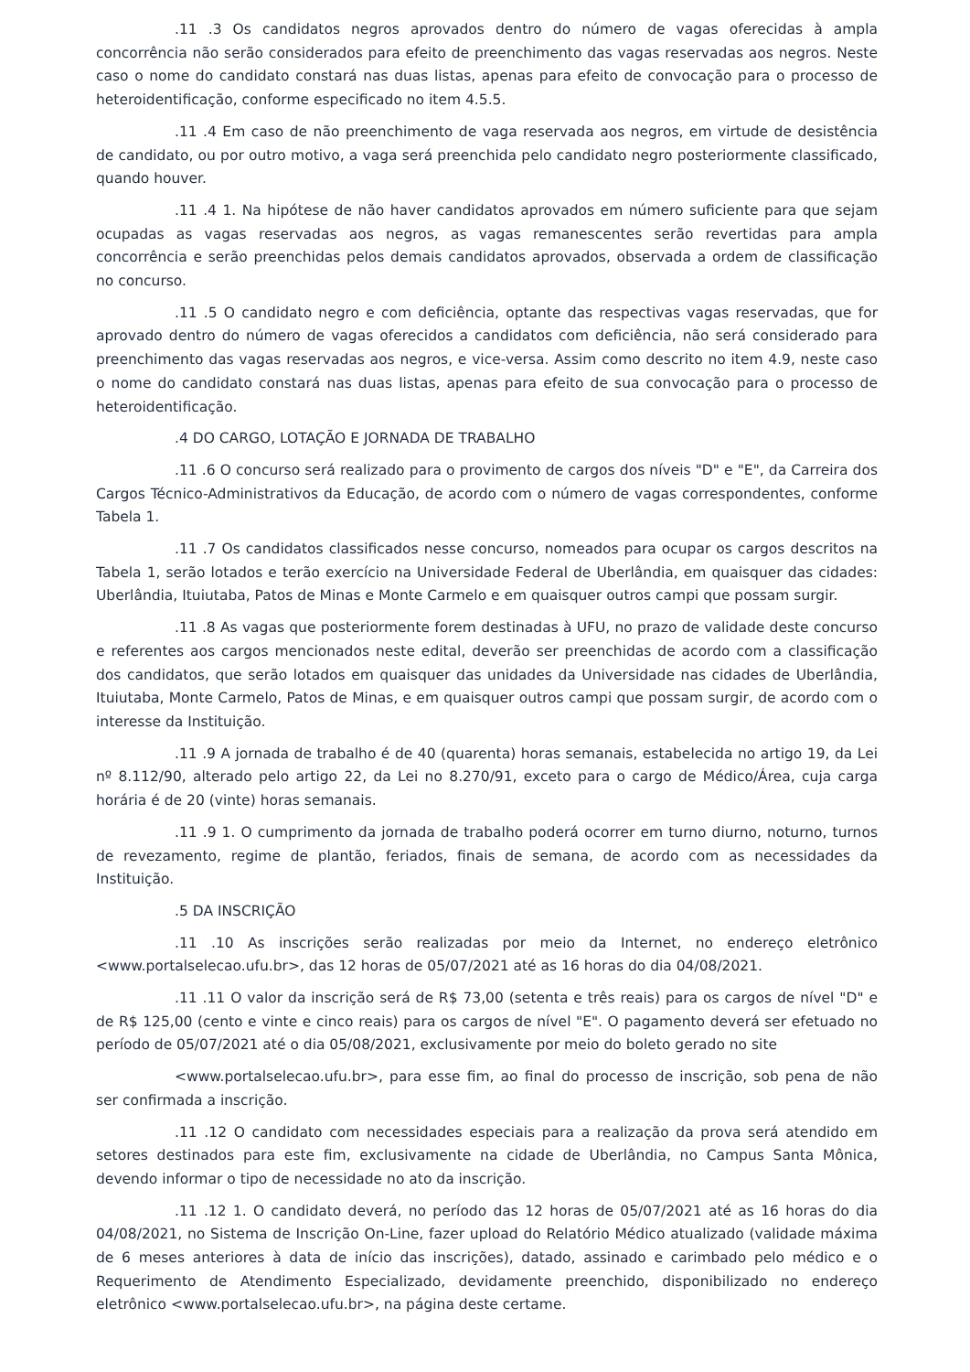.11 .3 Os candidatos negros aprovados dentro do número de vagas oferecidas à ampla concorrência não serão considerados para efeito de preenchimento das vagas reservadas aos negros. Neste caso o nome do candidato constará nas duas listas, apenas para efeito de convocação para o processo de heteroidentificação, conforme especificado no item 4.5.5.
.11 .4 Em caso de não preenchimento de vaga reservada aos negros, em virtude de desistência de candidato, ou por outro motivo, a vaga será preenchida pelo candidato negro posteriormente classificado, quando houver.
.11 .4 1. Na hipótese de não haver candidatos aprovados em número suficiente para que sejam ocupadas as vagas reservadas aos negros, as vagas remanescentes serão revertidas para ampla concorrência e serão preenchidas pelos demais candidatos aprovados, observada a ordem de classificação no concurso.
.11 .5 O candidato negro e com deficiência, optante das respectivas vagas reservadas, que for aprovado dentro do número de vagas oferecidos a candidatos com deficiência, não será considerado para preenchimento das vagas reservadas aos negros, e vice-versa. Assim como descrito no item 4.9, neste caso o nome do candidato constará nas duas listas, apenas para efeito de sua convocação para o processo de heteroidentificação.
.4 DO CARGO, LOTAÇÃO E JORNADA DE TRABALHO
.11 .6 O concurso será realizado para o provimento de cargos dos níveis "D" e "E", da Carreira dos Cargos Técnico-Administrativos da Educação, de acordo com o número de vagas correspondentes, conforme Tabela 1.
.11 .7 Os candidatos classificados nesse concurso, nomeados para ocupar os cargos descritos na Tabela 1, serão lotados e terão exercício na Universidade Federal de Uberlândia, em quaisquer das cidades: Uberlândia, Ituiutaba, Patos de Minas e Monte Carmelo e em quaisquer outros campi que possam surgir.
.11 .8 As vagas que posteriormente forem destinadas à UFU, no prazo de validade deste concurso e referentes aos cargos mencionados neste edital, deverão ser preenchidas de acordo com a classificação dos candidatos, que serão lotados em quaisquer das unidades da Universidade nas cidades de Uberlândia, Ituiutaba, Monte Carmelo, Patos de Minas, e em quaisquer outros campi que possam surgir, de acordo com o interesse da Instituição.
.11 .9 A jornada de trabalho é de 40 (quarenta) horas semanais, estabelecida no artigo 19, da Lei nº 8.112/90, alterado pelo artigo 22, da Lei no 8.270/91, exceto para o cargo de Médico/Área, cuja carga horária é de 20 (vinte) horas semanais.
.11 .9 1. O cumprimento da jornada de trabalho poderá ocorrer em turno diurno, noturno, turnos de revezamento, regime de plantão, feriados, finais de semana, de acordo com as necessidades da Instituição.
.5 DA INSCRIÇÃO
.11 .10 As inscrições serão realizadas por meio da Internet, no endereço eletrônico <www.portalselecao.ufu.br>, das 12 horas de 05/07/2021 até as 16 horas do dia 04/08/2021.
.11 .11 O valor da inscrição será de R$ 73,00 (setenta e três reais) para os cargos de nível "D" e de R$ 125,00 (cento e vinte e cinco reais) para os cargos de nível "E". O pagamento deverá ser efetuado no período de 05/07/2021 até o dia 05/08/2021, exclusivamente por meio do boleto gerado no site
<www.portalselecao.ufu.br>, para esse fim, ao final do processo de inscrição, sob pena de não ser confirmada a inscrição.
.11 .12 O candidato com necessidades especiais para a realização da prova será atendido em setores destinados para este fim, exclusivamente na cidade de Uberlândia, no Campus Santa Mônica, devendo informar o tipo de necessidade no ato da inscrição.
.11 .12 1. O candidato deverá, no período das 12 horas de 05/07/2021 até as 16 horas do dia 04/08/2021, no Sistema de Inscrição On-Line, fazer upload do Relatório Médico atualizado (validade máxima de 6 meses anteriores à data de início das inscrições), datado, assinado e carimbado pelo médico e o Requerimento de Atendimento Especializado, devidamente preenchido, disponibilizado no endereço eletrônico <www.portalselecao.ufu.br>, na página deste certame.